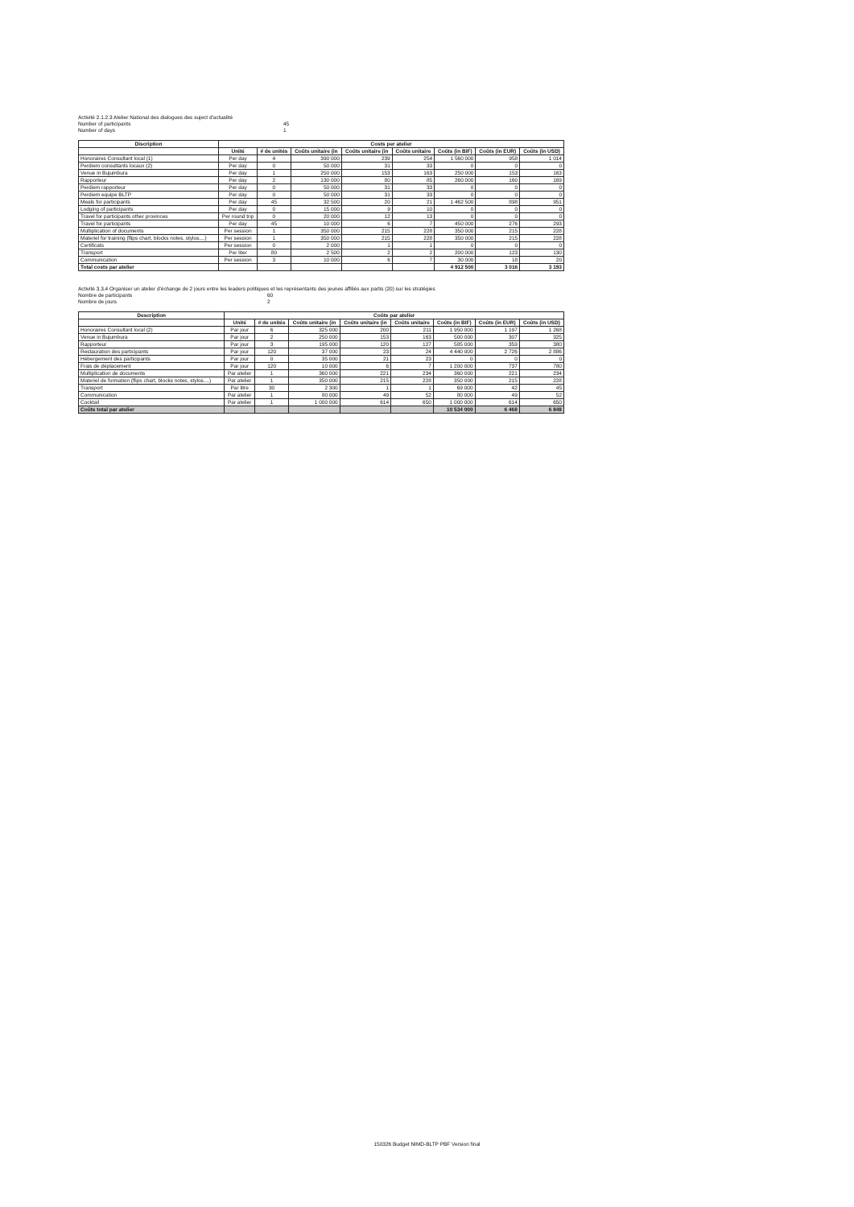Activité 2.1.2.3 Atelier National des dialogues des suject d'actualité
Number of participants 45
Number of days 1
| Discription | Costs per atelier | | | | | | | |
| --- | --- | --- | --- | --- | --- | --- | --- | --- |
| | Unité | # de unités | Coûts unitaire (in | Coûts unitaire (in | Coûts unitaire | Coûts (in BIF) | Coûts (in EUR) | Coûts (in USD) |
| Honoraires Consultant local (1) | Per day | 4 | 390 000 | 239 | 254 | 1 560 000 | 958 | 1 014 |
| Perdiem consultants locaux (2) | Per day | 0 | 50 000 | 31 | 33 | 0 | 0 | 0 |
| Venue in Bujumbura | Per day | 1 | 250 000 | 153 | 163 | 250 000 | 153 | 163 |
| Rapporteur | Per day | 2 | 130 000 | 80 | 85 | 260 000 | 160 | 169 |
| Perdiem rapporteur | Per day | 0 | 50 000 | 31 | 33 | 0 | 0 | 0 |
| Perdiem equipe BLTP | Per day | 0 | 50 000 | 31 | 33 | 0 | 0 | 0 |
| Meals for participants | Per day | 45 | 32 500 | 20 | 21 | 1 462 500 | 898 | 951 |
| Lodging of participants | Per day | 0 | 15 000 | 9 | 10 | 0 | 0 | 0 |
| Travel for participants other provinces | Per round trip | 0 | 20 000 | 12 | 13 | 0 | 0 | 0 |
| Travel for participants | Per day | 45 | 10 000 | 6 | 7 | 450 000 | 276 | 293 |
| Multiplication of documents | Per session | 1 | 350 000 | 215 | 228 | 350 000 | 215 | 228 |
| Materiel for training (flips chart, blocks notes, stylos....) | Per session | 1 | 350 000 | 215 | 228 | 350 000 | 215 | 228 |
| Certificats | Per session | 0 | 2 000 | 1 | 1 | 0 | 0 | 0 |
| Transport | Per liter | 80 | 2 500 | 2 | 2 | 200 000 | 123 | 130 |
| Communication | Per session | 3 | 10 000 | 6 | 7 | 30 000 | 18 | 20 |
| Total costs par atelier | | | | | | 4 912 500 | 3 016 | 3 193 |
Activité 3.3.4 Organiser un atelier d'échange de 2 jours entre les leaders politiques et les représentants des jeunes affiliés aux partis (20) sur les stratégies
Nombre de participants 60
Nombre de jours 2
| Description | Coûts par atelier | | | | | | | |
| --- | --- | --- | --- | --- | --- | --- | --- | --- |
| | Unité | # de unités | Coûts unitaire (in | Coûts unitaire (in | Coûts unitaire | Coûts (in BIF) | Coûts (in EUR) | Coûts (in USD) |
| Honoraires Consultant local (2) | Par jour | 6 | 325 000 | 200 | 211 | 1 950 000 | 1 197 | 1 268 |
| Venue in Bujumbura | Par jour | 2 | 250 000 | 153 | 163 | 500 000 | 307 | 325 |
| Rapporteur | Par jour | 3 | 195 000 | 120 | 127 | 585 000 | 359 | 380 |
| Restauration des participants | Par jour | 120 | 37 000 | 23 | 24 | 4 440 000 | 2 726 | 2 886 |
| Hébergement des participants | Par jour | 0 | 35 000 | 21 | 23 | 0 | 0 | 0 |
| Frais de déplacement | Par jour | 120 | 10 000 | 6 | 7 | 1 200 000 | 737 | 780 |
| Multiplication de documents | Par atelier | 1 | 360 000 | 221 | 234 | 360 000 | 221 | 234 |
| Materiel de formation (flips chart, blocks notes, stylos....) | Par atelier | 1 | 350 000 | 215 | 228 | 350 000 | 215 | 228 |
| Transport | Par litre | 30 | 2 300 | 1 | 1 | 69 000 | 42 | 45 |
| Communication | Par atelier | 1 | 80 000 | 49 | 52 | 80 000 | 49 | 52 |
| Cocktail | Par atelier | 1 | 1 000 000 | 614 | 650 | 1 000 000 | 614 | 650 |
| Coûts total par atelier | | | | | | 10 534 000 | 6 468 | 6 848 |
150326 Budget NIMD-BLTP PBF Version final